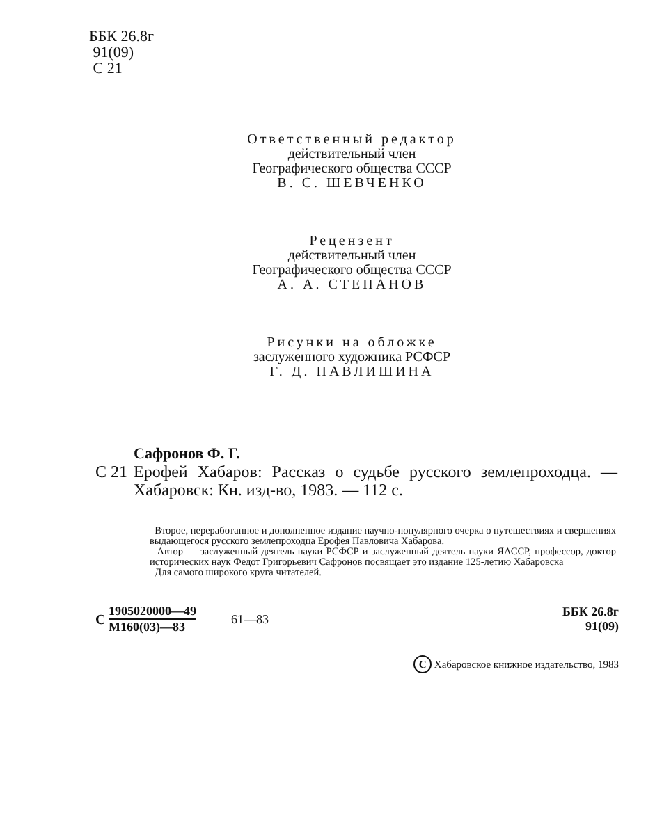ББК 26.8г
91(09)
С 21
Ответственный редактор
действительный член
Географического общества СССР
В. С. ШЕВЧЕНКО
Рецензент
действительный член
Географического общества СССР
А. А. СТЕПАНОВ
Рисунки на обложке
заслуженного художника РСФСР
Г. Д. ПАВЛИШИНА
Сафронов Ф. Г.
С 21
Ерофей Хабаров: Рассказ о судьбе русского землепроходца. — Хабаровск: Кн. изд-во, 1983. — 112 с.
Второе, переработанное и дополненное издание научно-популярного очерка о путешествиях и свершениях выдающегося русского землепроходца Ерофея Павловича Хабарова.
Автор — заслуженный деятель науки РСФСР и заслуженный деятель науки ЯАССР, профессор, доктор исторических наук Федот Григорьевич Сафронов посвящает это издание 125-летию Хабаровска
Для самого широкого круга читателей.
С 1905020000—49 М160(03)—83 61—83 ББК 26.8г
91(09)
С Хабаровское книжное издательство, 1983